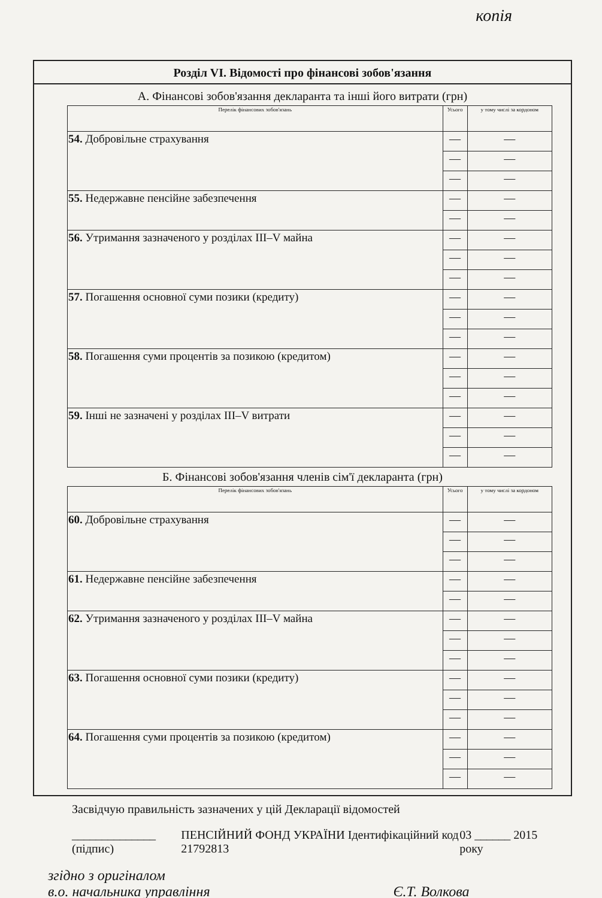копія
Розділ VI. Відомості про фінансові зобов'язання
А. Фінансові зобов'язання декларанта та інші його витрати (грн)
| Перелік фінансових зобов'язань | Усього | у тому числі за кордоном |
| --- | --- | --- |
| 54. Добровільне страхування | — | — |
| | — | — |
| | — | — |
| 55. Недержавне пенсійне забезпечення | — | — |
| | — | — |
| 56. Утримання зазначеного у розділах III–V майна | — | — |
| | — | — |
| | — | — |
| 57. Погашення основної суми позики (кредиту) | — | — |
| | — | — |
| | — | — |
| 58. Погашення суми процентів за позикою (кредитом) | — | — |
| | — | — |
| | — | — |
| 59. Інші не зазначені у розділах III–V витрати | — | — |
| | — | — |
| | — | — |
Б. Фінансові зобов'язання членів сім'ї декларанта (грн)
| Перелік фінансових зобов'язань | Усього | у тому числі за кордоном |
| --- | --- | --- |
| 60. Добровільне страхування | — | — |
| | — | — |
| | — | — |
| 61. Недержавне пенсійне забезпечення | — | — |
| | — | — |
| 62. Утримання зазначеного у розділах III–V майна | — | — |
| | — | — |
| | — | — |
| 63. Погашення основної суми позики (кредиту) | — | — |
| | — | — |
| | — | — |
| 64. Погашення суми процентів за позикою (кредитом) | — | — |
| | — | — |
| | — | — |
Засвідчую правильність зазначених у цій Декларації відомостей
______________ (підпис) ПЕНСІЙНИЙ ФОНД УКРАЇНИ Ідентифікаційний код 21792813 03 ______ 2015 року
згідно з оригіналом
в.о. начальника управління Є.Т. Волкова